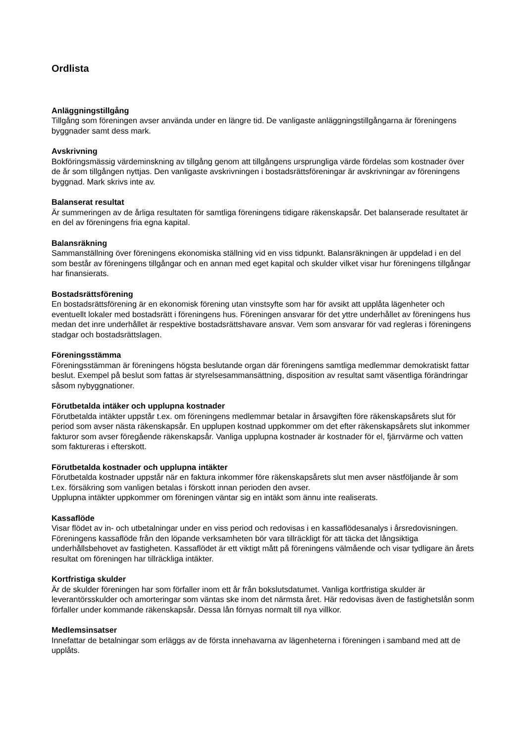Ordlista
Anläggningstillgång
Tillgång som föreningen avser använda under en längre tid. De vanligaste anläggningstillgångarna är föreningens byggnader samt dess mark.
Avskrivning
Bokföringsmässig värdeminskning av tillgång genom att tillgångens ursprungliga värde fördelas som kostnader över de år som tillgången nyttjas. Den vanligaste avskrivningen i bostadsrättsföreningar är avskrivningar av föreningens byggnad. Mark skrivs inte av.
Balanserat resultat
Är summeringen av de årliga resultaten för samtliga föreningens tidigare räkenskapsår. Det balanserade resultatet är en del av föreningens fria egna kapital.
Balansräkning
Sammanställning över föreningens ekonomiska ställning vid en viss tidpunkt. Balansräkningen är uppdelad i en del som består av föreningens tillgångar och en annan med eget kapital och skulder vilket visar hur föreningens tillgångar har finansierats.
Bostadsrättsförening
En bostadsrättsförening är en ekonomisk förening utan vinstsyfte som har för avsikt att upplåta lägenheter och eventuellt lokaler med bostadsrätt i föreningens hus. Föreningen ansvarar för det yttre underhållet av föreningens hus medan det inre underhållet är respektive bostadsrättshavare ansvar. Vem som ansvarar för vad regleras i föreningens stadgar och bostadsrättslagen.
Föreningsstämma
Föreningsstämman är föreningens högsta beslutande organ där föreningens samtliga medlemmar demokratiskt fattar beslut. Exempel på beslut som fattas är styrelsesammansättning, disposition av resultat samt väsentliga förändringar såsom nybyggnationer.
Förutbetalda intäker och upplupna kostnader
Förutbetalda intäkter uppstår t.ex. om föreningens medlemmar betalar in årsavgiften före räkenskapsårets slut för period som avser nästa räkenskapsår. En upplupen kostnad uppkommer om det efter räkenskapsårets slut inkommer fakturor som avser föregående räkenskapsår. Vanliga upplupna kostnader är kostnader för el, fjärrvärme och vatten som faktureras i efterskott.
Förutbetalda kostnader och upplupna intäkter
Förutbetalda kostnader uppstår när en faktura inkommer före räkenskapsårets slut men avser nästföljande år som t.ex. försäkring som vanligen betalas i förskott innan perioden den avser.
Upplupna intäkter uppkommer om föreningen väntar sig en intäkt som ännu inte realiserats.
Kassaflöde
Visar flödet av in- och utbetalningar under en viss period och redovisas i en kassaflödesanalys i årsredovisningen. Föreningens kassaflöde från den löpande verksamheten bör vara tillräckligt för att täcka det långsiktiga underhållsbehovet av fastigheten. Kassaflödet är ett viktigt mått på föreningens välmående och visar tydligare än årets resultat om föreningen har tillräckliga intäkter.
Kortfristiga skulder
Är de skulder föreningen har som förfaller inom ett år från bokslutsdatumet. Vanliga kortfristiga skulder är leverantörsskulder och amorteringar som väntas ske inom det närmsta året. Här redovisas även de fastighetslån sonm förfaller under kommande räkenskapsår. Dessa lån förnyas normalt till nya villkor.
Medlemsinsatser
Innefattar de betalningar som erläggs av de första innehavarna av lägenheterna i föreningen i samband med att de upplåts.